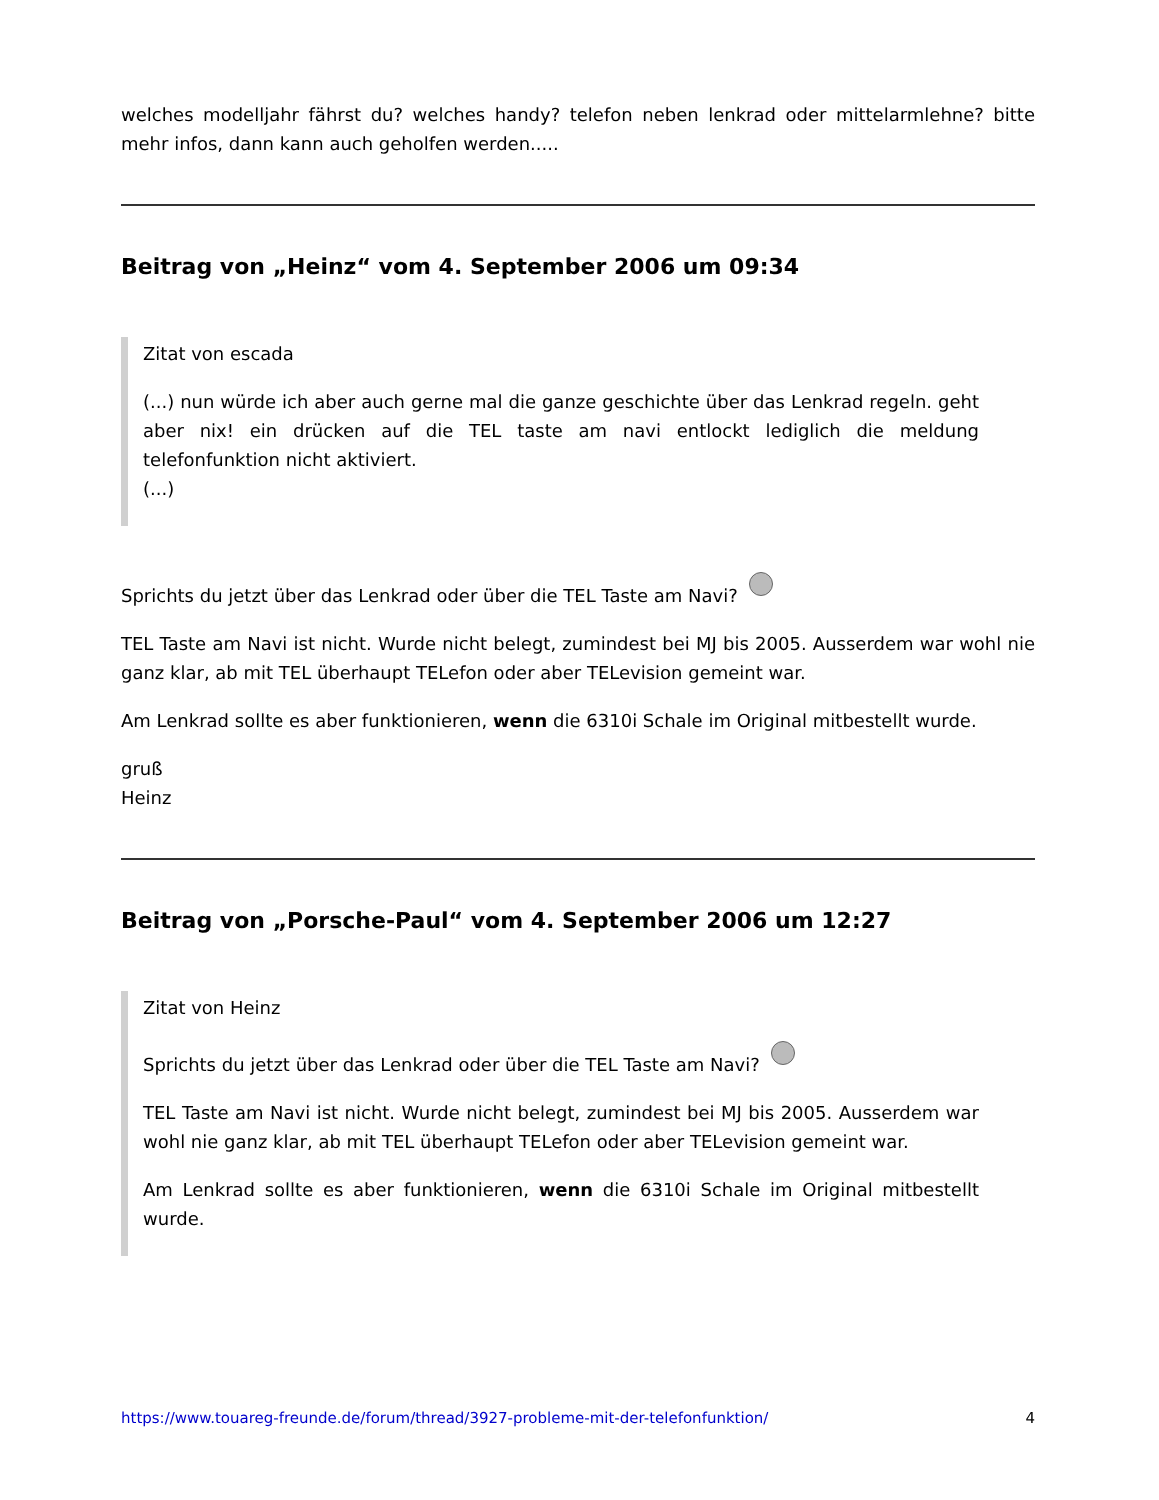welches modelljahr fährst du? welches handy? telefon neben lenkrad oder mittelarmlehne? bitte mehr infos, dann kann auch geholfen werden.....
Beitrag von „Heinz“ vom 4. September 2006 um 09:34
Zitat von escada
(...) nun würde ich aber auch gerne mal die ganze geschichte über das Lenkrad regeln. geht aber nix! ein drücken auf die TEL taste am navi entlockt lediglich die meldung telefonfunktion nicht aktiviert.
(...)
Sprichts du jetzt über das Lenkrad oder über die TEL Taste am Navi?
TEL Taste am Navi ist nicht. Wurde nicht belegt, zumindest bei MJ bis 2005. Ausserdem war wohl nie ganz klar, ab mit TEL überhaupt TELefon oder aber TELevision gemeint war.
Am Lenkrad sollte es aber funktionieren, wenn die 6310i Schale im Original mitbestellt wurde.
gruß
Heinz
Beitrag von „Porsche-Paul“ vom 4. September 2006 um 12:27
Zitat von Heinz
Sprichts du jetzt über das Lenkrad oder über die TEL Taste am Navi?
TEL Taste am Navi ist nicht. Wurde nicht belegt, zumindest bei MJ bis 2005. Ausserdem war wohl nie ganz klar, ab mit TEL überhaupt TELefon oder aber TELevision gemeint war.
Am Lenkrad sollte es aber funktionieren, wenn die 6310i Schale im Original mitbestellt wurde.
https://www.touareg-freunde.de/forum/thread/3927-probleme-mit-der-telefonfunktion/ 4